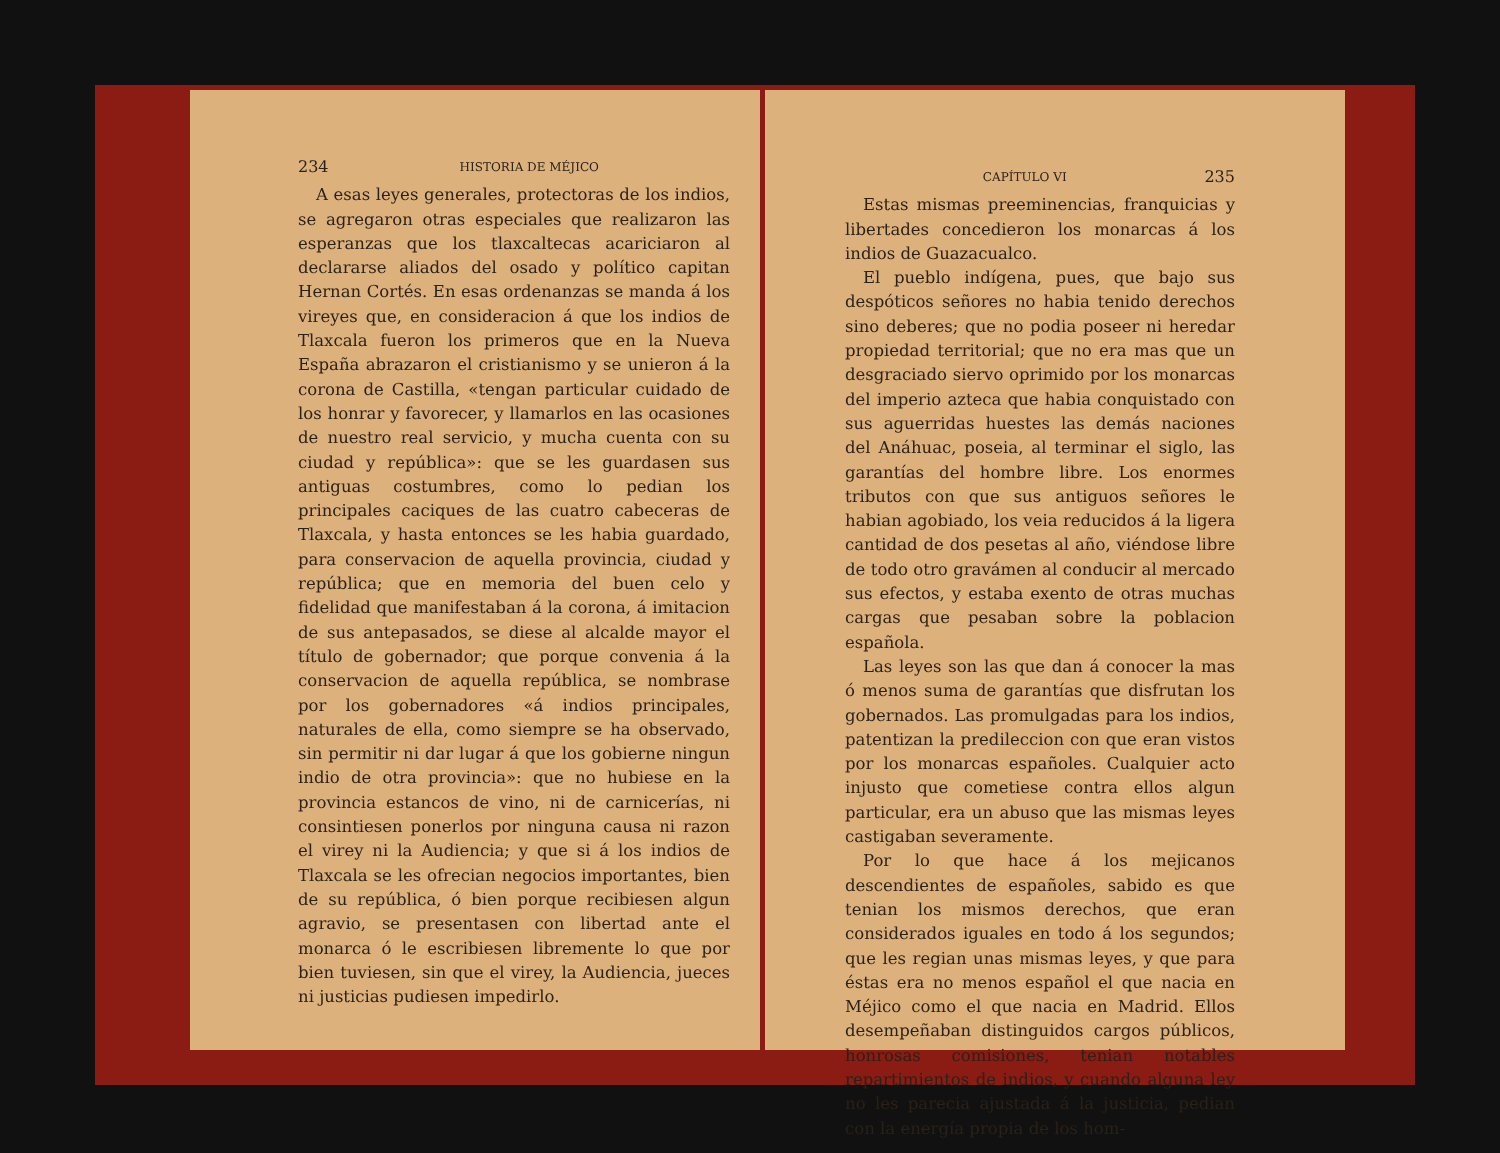234 HISTORIA DE MÉJICO
A esas leyes generales, protectoras de los indios, se agregaron otras especiales que realizaron las esperanzas que los tlaxcaltecas acariciaron al declararse aliados del osado y político capitan Hernan Cortés. En esas ordenanzas se manda á los vireyes que, en consideracion á que los indios de Tlaxcala fueron los primeros que en la Nueva España abrazaron el cristianismo y se unieron á la corona de Castilla, «tengan particular cuidado de los honrar y favorecer, y llamarlos en las ocasiones de nuestro real servicio, y mucha cuenta con su ciudad y república»: que se les guardasen sus antiguas costumbres, como lo pedian los principales caciques de las cuatro cabeceras de Tlaxcala, y hasta entonces se les habia guardado, para conservacion de aquella provincia, ciudad y república; que en memoria del buen celo y fidelidad que manifestaban á la corona, á imitacion de sus antepasados, se diese al alcalde mayor el título de gobernador; que porque convenia á la conservacion de aquella república, se nombrase por los gobernadores «á indios principales, naturales de ella, como siempre se ha observado, sin permitir ni dar lugar á que los gobierne ningun indio de otra provincia»: que no hubiese en la provincia estancos de vino, ni de carnicerías, ni consintiesen ponerlos por ninguna causa ni razon el virey ni la Audiencia; y que si á los indios de Tlaxcala se les ofrecian negocios importantes, bien de su república, ó bien porque recibiesen algun agravio, se presentasen con libertad ante el monarca ó le escribiesen libremente lo que por bien tuviesen, sin que el virey, la Audiencia, jueces ni justicias pudiesen impedirlo.
CAPÍTULO VI 235
Estas mismas preeminencias, franquicias y libertades concedieron los monarcas á los indios de Guazacualco.
El pueblo indígena, pues, que bajo sus despóticos señores no habia tenido derechos sino deberes; que no podia poseer ni heredar propiedad territorial; que no era mas que un desgraciado siervo oprimido por los monarcas del imperio azteca que habia conquistado con sus aguerridas huestes las demás naciones del Anáhuac, poseia, al terminar el siglo, las garantías del hombre libre. Los enormes tributos con que sus antiguos señores le habian agobiado, los veia reducidos á la ligera cantidad de dos pesetas al año, viéndose libre de todo otro gravámen al conducir al mercado sus efectos, y estaba exento de otras muchas cargas que pesaban sobre la poblacion española.
Las leyes son las que dan á conocer la mas ó menos suma de garantías que disfrutan los gobernados. Las promulgadas para los indios, patentizan la predileccion con que eran vistos por los monarcas españoles. Cualquier acto injusto que cometiese contra ellos algun particular, era un abuso que las mismas leyes castigaban severamente.
Por lo que hace á los mejicanos descendientes de españoles, sabido es que tenian los mismos derechos, que eran considerados iguales en todo á los segundos; que les regian unas mismas leyes, y que para éstas era no menos español el que nacia en Méjico como el que nacia en Madrid. Ellos desempeñaban distinguidos cargos públicos, honrosas comisiones, tenian notables repartimientos de indios, y cuando alguna ley no les parecia ajustada á la justicia, pedian con la energía propia de los hom-